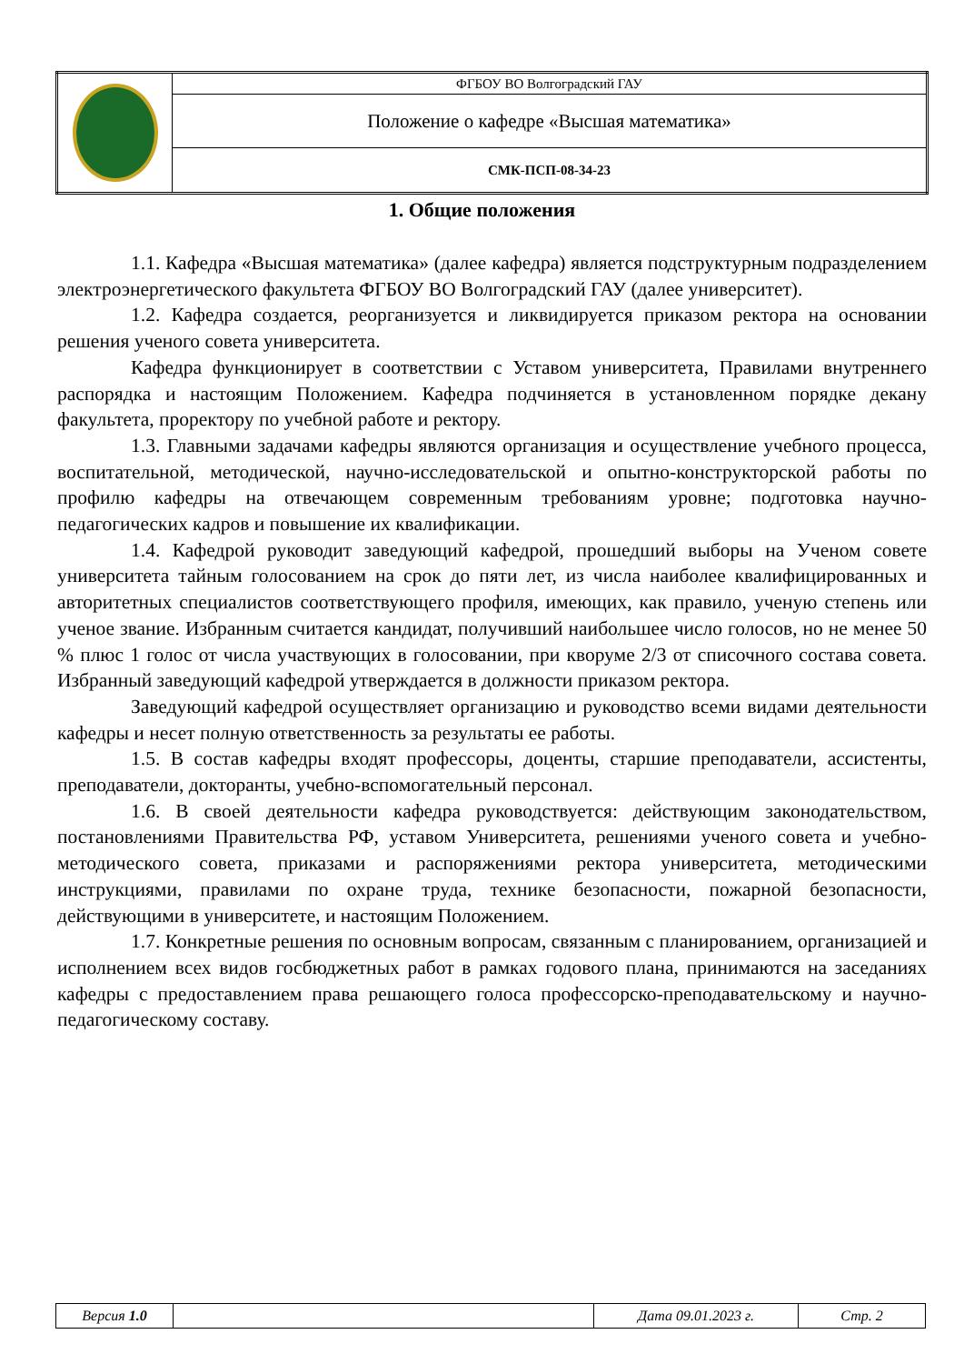| | ФГБОУ ВО Волгоградский ГАУ |
| | Положение о кафедре «Высшая математика» |
| | СМК-ПСП-08-34-23 |
1. Общие положения
1.1. Кафедра «Высшая математика» (далее кафедра) является подструктурным подразделением электроэнергетического факультета ФГБОУ ВО Волгоградский ГАУ (далее университет).
1.2. Кафедра создается, реорганизуется и ликвидируется приказом ректора на основании решения ученого совета университета.
Кафедра функционирует в соответствии с Уставом университета, Правилами внутреннего распорядка и настоящим Положением. Кафедра подчиняется в установленном порядке декану факультета, проректору по учебной работе и ректору.
1.3. Главными задачами кафедры являются организация и осуществление учебного процесса, воспитательной, методической, научно-исследовательской и опытно-конструкторской работы по профилю кафедры на отвечающем современным требованиям уровне; подготовка научно-педагогических кадров и повышение их квалификации.
1.4. Кафедрой руководит заведующий кафедрой, прошедший выборы на Ученом совете университета тайным голосованием на срок до пяти лет, из числа наиболее квалифицированных и авторитетных специалистов соответствующего профиля, имеющих, как правило, ученую степень или ученое звание. Избранным считается кандидат, получивший наибольшее число голосов, но не менее 50 % плюс 1 голос от числа участвующих в голосовании, при кворуме 2/3 от списочного состава совета. Избранный заведующий кафедрой утверждается в должности приказом ректора.
Заведующий кафедрой осуществляет организацию и руководство всеми видами деятельности кафедры и несет полную ответственность за результаты ее работы.
1.5. В состав кафедры входят профессоры, доценты, старшие преподаватели, ассистенты, преподаватели, докторанты, учебно-вспомогательный персонал.
1.6. В своей деятельности кафедра руководствуется: действующим законодательством, постановлениями Правительства РФ, уставом Университета, решениями ученого совета и учебно-методического совета, приказами и распоряжениями ректора университета, методическими инструкциями, правилами по охране труда, технике безопасности, пожарной безопасности, действующими в университете, и настоящим Положением.
1.7. Конкретные решения по основным вопросам, связанным с планированием, организацией и исполнением всех видов госбюджетных работ в рамках годового плана, принимаются на заседаниях кафедры с предоставлением права решающего голоса профессорско-преподавательскому и научно-педагогическому составу.
| Версия 1.0 | | Дата 09.01.2023 г. | Стр. 2 |